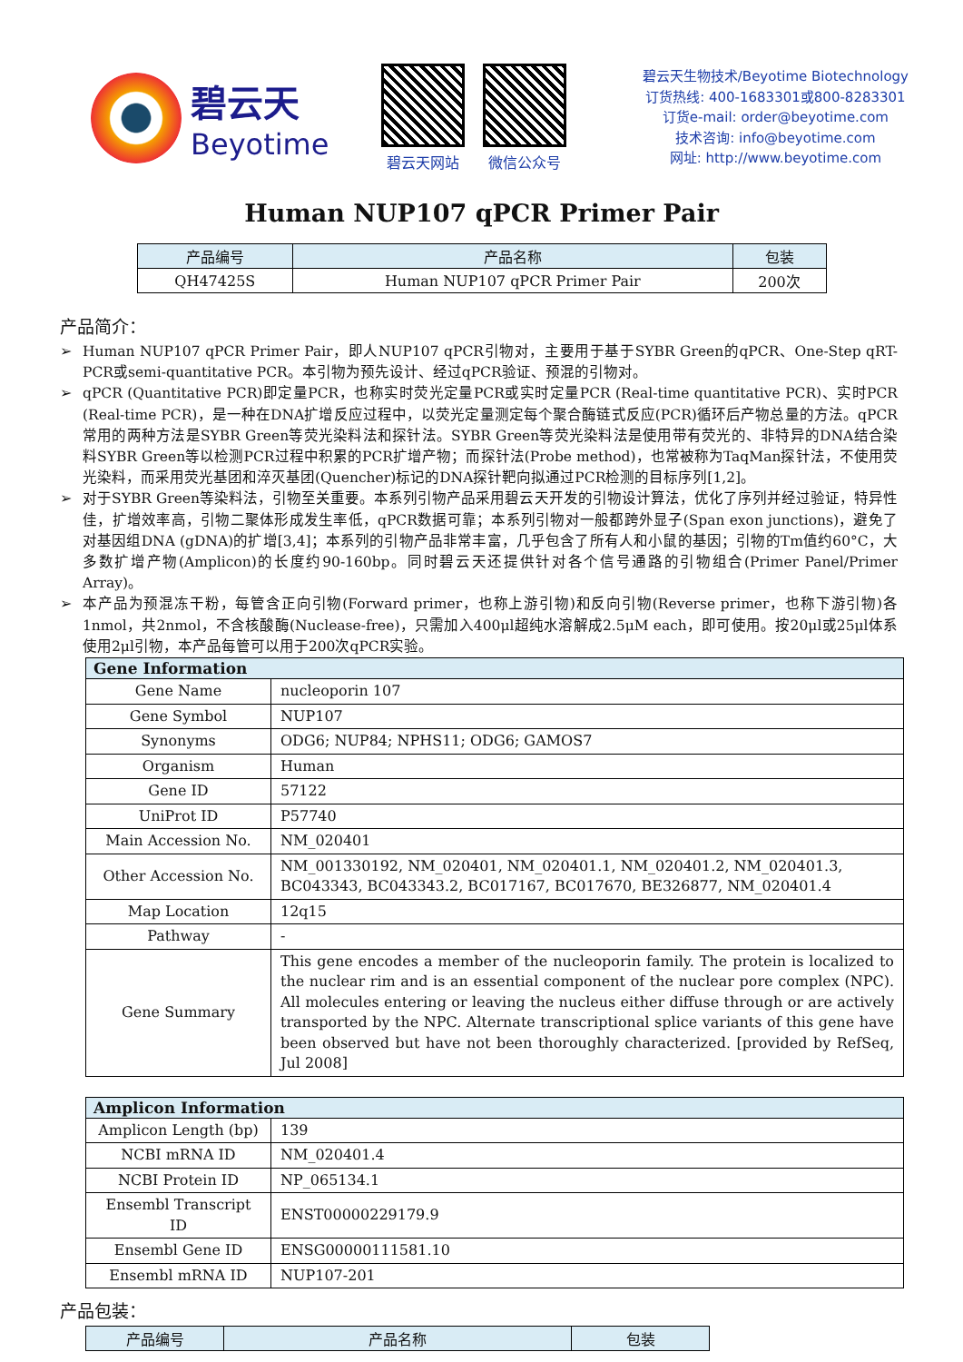碧云天
Beyotime
碧云天网站 微信公众号
碧云天生物技术/Beyotime Biotechnology
订货热线: 400-1683301或800-8283301
订货e-mail: order@beyotime.com
技术咨询: info@beyotime.com
网址: http://www.beyotime.com
Human NUP107 qPCR Primer Pair
| 产品编号 | 产品名称 | 包装 |
| --- | --- | --- |
| QH47425S | Human NUP107 qPCR Primer Pair | 200次 |
产品简介：
➢ Human NUP107 qPCR Primer Pair，即人NUP107 qPCR引物对，主要用于基于SYBR Green的qPCR、One-Step qRT-PCR或semi-quantitative PCR。本引物为预先设计、经过qPCR验证、预混的引物对。
➢ qPCR (Quantitative PCR)即定量PCR，也称实时荧光定量PCR或实时定量PCR (Real-time quantitative PCR)、实时PCR (Real-time PCR)，是一种在DNA扩增反应过程中，以荧光定量测定每个聚合酶链式反应(PCR)循环后产物总量的方法。qPCR常用的两种方法是SYBR Green等荧光染料法和探针法。SYBR Green等荧光染料法是使用带有荧光的、非特异的DNA结合染料SYBR Green等以检测PCR过程中积累的PCR扩增产物；而探针法(Probe method)，也常被称为TaqMan探针法，不使用荧光染料，而采用荧光基团和淬灭基团(Quencher)标记的DNA探针靶向拟通过PCR检测的目标序列[1,2]。
➢ 对于SYBR Green等染料法，引物至关重要。本系列引物产品采用碧云天开发的引物设计算法，优化了序列并经过验证，特异性佳，扩增效率高，引物二聚体形成发生率低，qPCR数据可靠；本系列引物对一般都跨外显子(Span exon junctions)，避免了对基因组DNA (gDNA)的扩增[3,4]；本系列的引物产品非常丰富，几乎包含了所有人和小鼠的基因；引物的Tm值约60°C，大多数扩增产物(Amplicon)的长度约90-160bp。同时碧云天还提供针对各个信号通路的引物组合(Primer Panel/Primer Array)。
➢ 本产品为预混冻干粉，每管含正向引物(Forward primer，也称上游引物)和反向引物(Reverse primer，也称下游引物)各1nmol，共2nmol，不含核酸酶(Nuclease-free)，只需加入400μl超纯水溶解成2.5μM each，即可使用。按20μl或25μl体系使用2μl引物，本产品每管可以用于200次qPCR实验。
| Gene Information | |
| --- | --- |
| Gene Name | nucleoporin 107 |
| Gene Symbol | NUP107 |
| Synonyms | ODG6; NUP84; NPHS11; ODG6; GAMOS7 |
| Organism | Human |
| Gene ID | 57122 |
| UniProt ID | P57740 |
| Main Accession No. | NM_020401 |
| Other Accession No. | NM_001330192, NM_020401, NM_020401.1, NM_020401.2, NM_020401.3, BC043343, BC043343.2, BC017167, BC017670, BE326877, NM_020401.4 |
| Map Location | 12q15 |
| Pathway | - |
| Gene Summary | This gene encodes a member of the nucleoporin family. The protein is localized to the nuclear rim and is an essential component of the nuclear pore complex (NPC). All molecules entering or leaving the nucleus either diffuse through or are actively transported by the NPC. Alternate transcriptional splice variants of this gene have been observed but have not been thoroughly characterized. [provided by RefSeq, Jul 2008] |
| Amplicon Information | |
| --- | --- |
| Amplicon Length (bp) | 139 |
| NCBI mRNA ID | NM_020401.4 |
| NCBI Protein ID | NP_065134.1 |
| Ensembl Transcript ID | ENST00000229179.9 |
| Ensembl Gene ID | ENSG00000111581.10 |
| Ensembl mRNA ID | NUP107-201 |
产品包装：
| 产品编号 | 产品名称 | 包装 |
| --- | --- | --- |